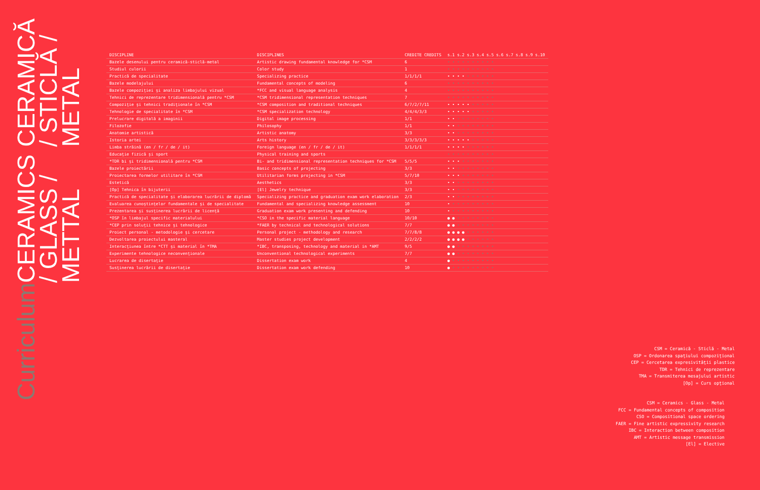CERAMICĂ / STICLĂ / METAL
CERAMICS / GLASS / METTAL
Curriculum
| DISCIPLINE | DISCIPLINES | CREDITE CREDITS | s.1 s.2 s.3 s.4 s.5 s.6 s.7 s.8 s.9 s.10 |
| --- | --- | --- | --- |
| Bazele desenului pentru ceramică-sticlă-metal | Artistic drawing fundamental knowledge for *CSM | 6 | • • • • • • • • • • |
| Studiul culorii | Color study | 1 | • • • • • • • • • • |
| Practică de specialitate | Specializing practice | 1/1/1/1 | • • • • • • • • • • |
| Bazele modelajului | Fundamental concepts of modeling | 6 | • • • • • • • • • • |
| Bazele compoziţiei şi analiza limbajului vizual | *FCC and visual language analysis | 4 | • • • • • • • • • • |
| Tehnici de reprezentare tridimensională pentru *CSM | *CSM tridimensional representation techniques | 7 | • • • • • • • • • • |
| Compoziţie şi tehnici tradiţionale în *CSM | *CSM composition and traditional techniques | 6/7/2/7/11 | • • • • • • • • • • |
| Tehnologie de specialitate în *CSM | *CSM specialization technology | 4/4/4/3/3 | • • • • • • • • • • |
| Prelucrare digitală a imaginii | Digital image processing | 1/1 | • • • • • • • • • • |
| Filozofie | Philosophy | 1/1 | • • • • • • • • • • |
| Anatomie artistică | Artistic anatomy | 3/3 | • • • • • • • • • • |
| Istoria artei | Arts history | 3/3/3/3/3 | • • • • • • • • • • |
| Limba străină (en / fr / de / it) | Foreign language (en / fr / de / it) | 1/1/1/1 | • • • • • • • • • • |
| Educaţie fizică şi sport | Physical training and sports | | • • • • • • • • • • |
| *TDR bi şi tridimensională pentru *CSM | Bi- and tridimensional representation techniques for *CSM | 5/5/5 | • • • • • • • • • • |
| Bazele proiectării | Basic concepts of projecting | 3/3 | • • • • • • • • • • |
| Proiectarea formelor utilitare în *CSM | Utilitarian forms projecting in *CSM | 5/7/10 | • • • • • • • • • • |
| Estetică | Aesthetics | 3/3 | • • • • • • • • • • |
| [Op] Tehnica în bijuterii | [El] Jewelry technique | 3/3 | • • • • • • • • • • |
| Practică de specialitate şi elaborarea lucrării de diplomă | Specializing practice and graduation exam work elaboration | 2/3 | • • • • • • • • • • |
| Evaluarea cunoştinţelor fundamentale şi de specialitate | Fundamental and specializing knowledge assessment | 10 | • • • • • • • • • • |
| Prezentarea şi susţinerea lucrării de licenţă | Graduation exam work presenting and defending | 10 | • • • • • • • • • • |
| *OSP în limbajul specific materialului | *CSO in the specific material language | 10/10 | ● ● • • • • • • • • |
| *CEP prin soluţii tehnice şi tehnologice | *FAER by technical and technological solutions | 7/7 | ● ● • • • • • • • • |
| Proiect personal - metodologie şi cercetare | Personal project - methodology and research | 7/7/8/8 | ● ● ● ● • • • • • • |
| Dezvoltarea proiectului masteral | Master studies project development | 2/2/2/2 | ● ● ● ● • • • • • • |
| Interacţiunea între *CTT şi material în *TMA | *IBC, transposing, technology and material in *AMT | 9/5 | ● ● • • • • • • • • |
| Experimente tehnologice neconvenţionale | Unconventional technological experiments | 7/7 | ● ● • • • • • • • • |
| Lucrarea de disertaţie | Dissertation exam work | 4 | ● • • • • • • • • • |
| Susţinerea lucrării de disertaţie | Dissertation exam work defending | 10 | ● • • • • • • • • • |
CSM = Ceramică - Sticlă - Metal
OSP = Ordonarea spaţiului compoziţional
CEP = Cercetarea expresivităţii plastice
TDR = Tehnici de reprezentare
TMA = Transmiterea mesajului artistic
[Op] = Curs opţional
CSM = Ceramics - Glass - Metal
FCC = Fundamental concepts of composition
CSO = Compositional space ordering
FAER = Fine artistic expressivity research
IBC = Interaction between composition
AMT = Artistic message transmission
[El] = Elective